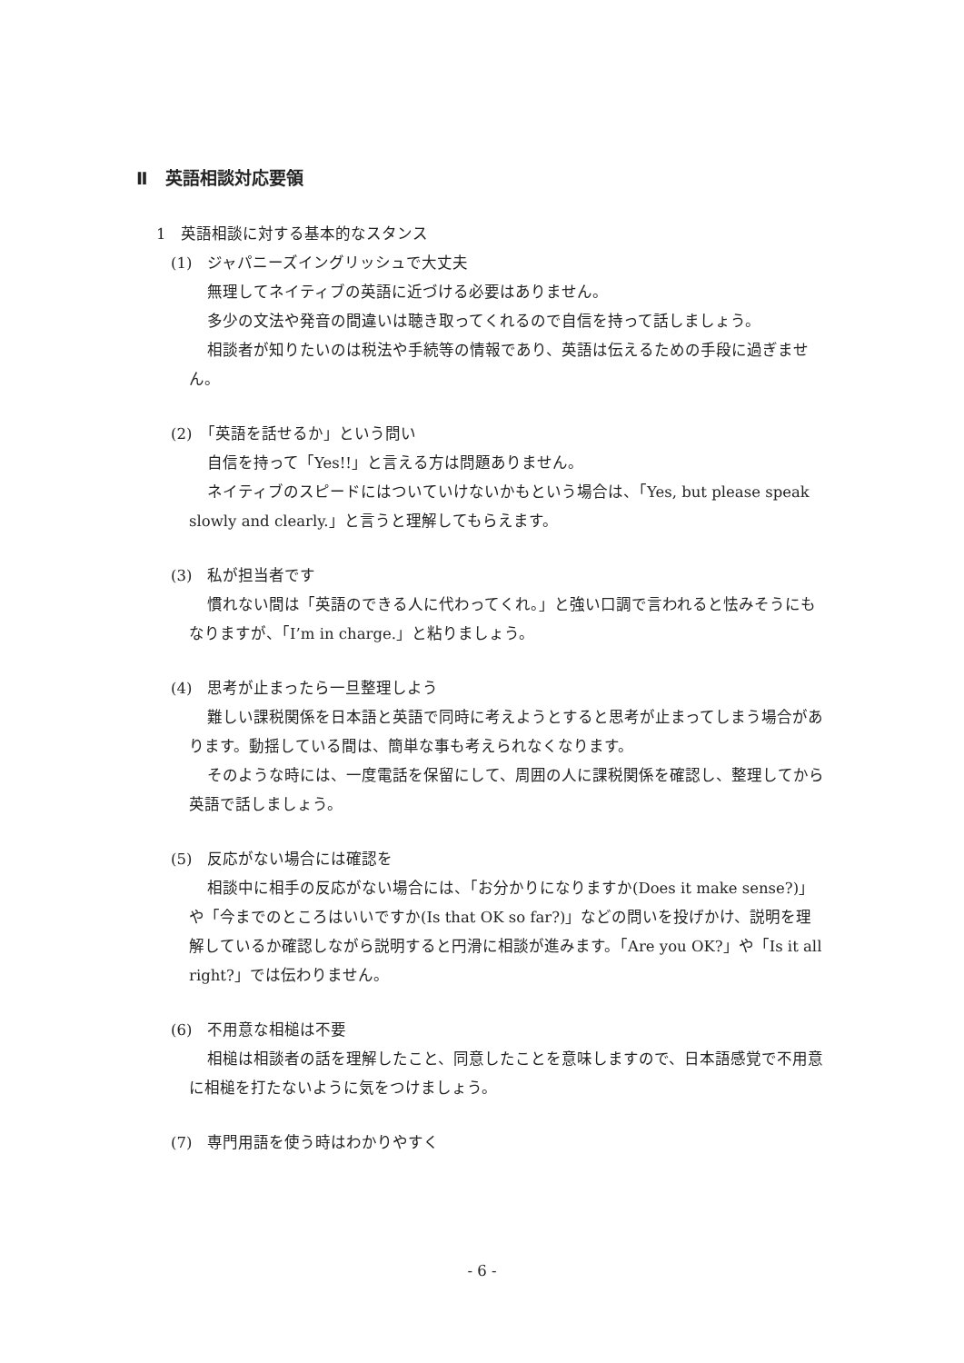Ⅱ　英語相談対応要領
1　英語相談に対する基本的なスタンス
(1)　ジャパニーズイングリッシュで大丈夫
無理してネイティブの英語に近づける必要はありません。
多少の文法や発音の間違いは聴き取ってくれるので自信を持って話しましょう。
相談者が知りたいのは税法や手続等の情報であり、英語は伝えるための手段に過ぎません。
(2)　「英語を話せるか」という問い
自信を持って「Yes!!」と言える方は問題ありません。
ネイティブのスピードにはついていけないかもという場合は、「Yes, but please speak slowly and clearly.」と言うと理解してもらえます。
(3)　私が担当者です
慣れない間は「英語のできる人に代わってくれ。」と強い口調で言われると怯みそうにもなりますが、「I’m in charge.」と粘りましょう。
(4)　思考が止まったら一旦整理しよう
難しい課税関係を日本語と英語で同時に考えようとすると思考が止まってしまう場合があります。動揺している間は、簡単な事も考えられなくなります。
そのような時には、一度電話を保留にして、周囲の人に課税関係を確認し、整理してから英語で話しましょう。
(5)　反応がない場合には確認を
相談中に相手の反応がない場合には、「お分かりになりますか(Does it make sense?)」や「今までのところはいいですか(Is that OK so far?)」などの問いを投げかけ、説明を理解しているか確認しながら説明すると円滑に相談が進みます。「Are you OK?」や「Is it all right?」では伝わりません。
(6)　不用意な相槌は不要
相槌は相談者の話を理解したこと、同意したことを意味しますので、日本語感覚で不用意に相槌を打たないように気をつけましょう。
(7)　専門用語を使う時はわかりやすく
- 6 -